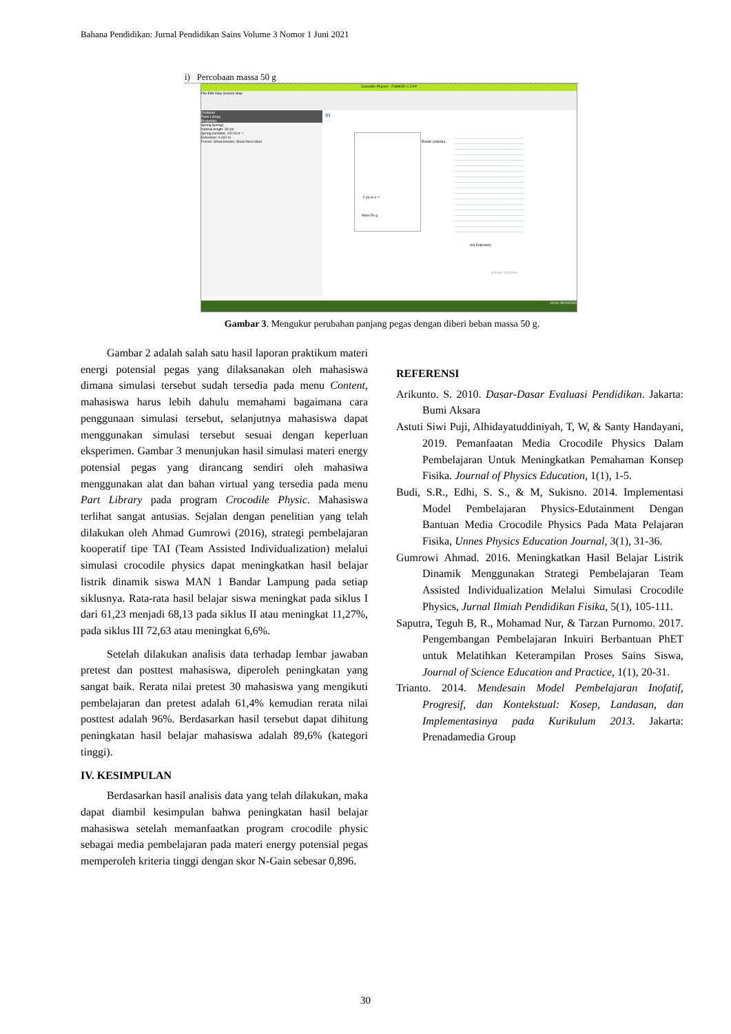Bahana Pendidikan: Jurnal Pendidikan Sains Volume 3 Nomor 1 Juni 2021
i) Percobaan massa 50 g
Crocodile Physics - FISMOD~1.CXP
File Edit View Scenes Help
Contents
Parts Library
Properties
Spring Spring1
Natural length: 30 cm
Spring constant: 100 N m⁻¹
Extension: 0.042 m
Forces: Show tension, Show force label
m
-2,06 m·s⁻¹
Mass 50 g
Elastic potentia...
(m) Extension
Activate Windows
10:04 29/10/2020
Gambar 3. Mengukur perubahan panjang pegas dengan diberi beban massa 50 g.
Gambar 2 adalah salah satu hasil laporan praktikum materi energi potensial pegas yang dilaksanakan oleh mahasiswa dimana simulasi tersebut sudah tersedia pada menu Content, mahasiswa harus lebih dahulu memahami bagaimana cara penggunaan simulasi tersebut, selanjutnya mahasiswa dapat menggunakan simulasi tersebut sesuai dengan keperluan eksperimen. Gambar 3 menunjukan hasil simulasi materi energy potensial pegas yang dirancang sendiri oleh mahasiwa menggunakan alat dan bahan virtual yang tersedia pada menu Part Library pada program Crocodile Physic. Mahasiswa terlihat sangat antusias. Sejalan dengan penelitian yang telah dilakukan oleh Ahmad Gumrowi (2016), strategi pembelajaran kooperatif tipe TAI (Team Assisted Individualization) melalui simulasi crocodile physics dapat meningkatkan hasil belajar listrik dinamik siswa MAN 1 Bandar Lampung pada setiap siklusnya. Rata-rata hasil belajar siswa meningkat pada siklus I dari 61,23 menjadi 68,13 pada siklus II atau meningkat 11,27%, pada siklus III 72,63 atau meningkat 6,6%.
Setelah dilakukan analisis data terhadap lembar jawaban pretest dan posttest mahasiswa, diperoleh peningkatan yang sangat baik. Rerata nilai pretest 30 mahasiswa yang mengikuti pembelajaran dan pretest adalah 61,4% kemudian rerata nilai posttest adalah 96%. Berdasarkan hasil tersebut dapat dihitung peningkatan hasil belajar mahasiswa adalah 89,6% (kategori tinggi).
IV. KESIMPULAN
Berdasarkan hasil analisis data yang telah dilakukan, maka dapat diambil kesimpulan bahwa peningkatan hasil belajar mahasiswa setelah memanfaatkan program crocodile physic sebagai media pembelajaran pada materi energy potensial pegas memperoleh kriteria tinggi dengan skor N-Gain sebesar 0,896.
REFERENSI
Arikunto. S. 2010. Dasar-Dasar Evaluasi Pendidikan. Jakarta: Bumi Aksara
Astuti Siwi Puji, Alhidayatuddiniyah, T, W, & Santy Handayani, 2019. Pemanfaatan Media Crocodile Physics Dalam Pembelajaran Untuk Meningkatkan Pemahaman Konsep Fisika. Journal of Physics Education, 1(1), 1-5.
Budi, S.R., Edhi, S. S., & M, Sukisno. 2014. Implementasi Model Pembelajaran Physics-Edutainment Dengan Bantuan Media Crocodile Physics Pada Mata Pelajaran Fisika, Unnes Physics Education Journal, 3(1), 31-36.
Gumrowi Ahmad. 2016. Meningkatkan Hasil Belajar Listrik Dinamik Menggunakan Strategi Pembelajaran Team Assisted Individualization Melalui Simulasi Crocodile Physics, Jurnal Ilmiah Pendidikan Fisika, 5(1), 105-111.
Saputra, Teguh B, R., Mohamad Nur, & Tarzan Purnomo. 2017. Pengembangan Pembelajaran Inkuiri Berbantuan PhET untuk Melatihkan Keterampilan Proses Sains Siswa, Journal of Science Education and Practice, 1(1), 20-31.
Trianto. 2014. Mendesain Model Pembelajaran Inofatif, Progresif, dan Kontekstual: Kosep, Landasan, dan Implementasinya pada Kurikulum 2013. Jakarta: Prenadamedia Group
30